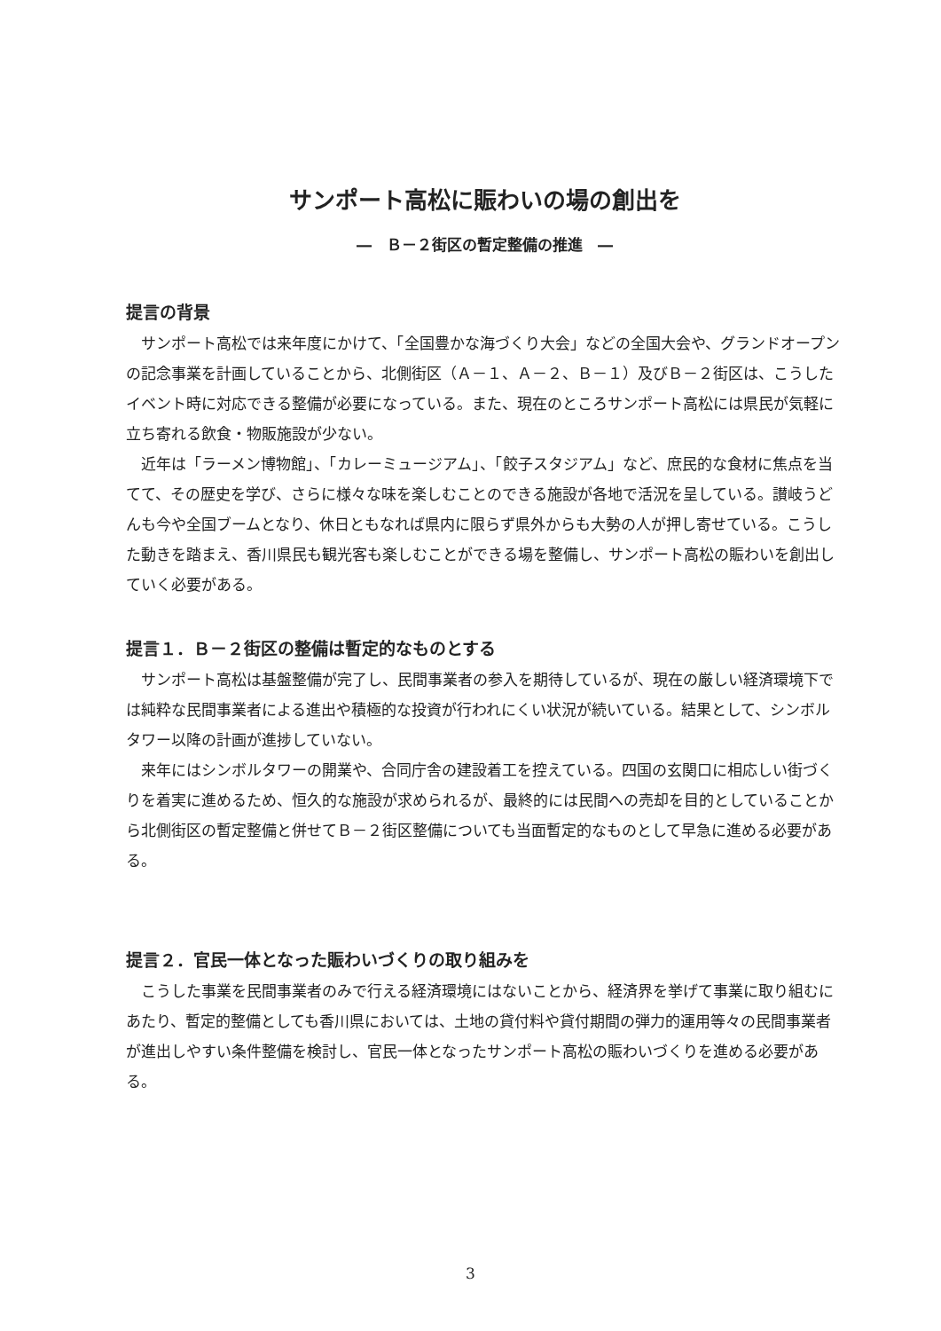サンポート高松に賑わいの場の創出を
―　Ｂ－２街区の暫定整備の推進　―
提言の背景
サンポート高松では来年度にかけて、「全国豊かな海づくり大会」などの全国大会や、グランドオープンの記念事業を計画していることから、北側街区（Ａ－１、Ａ－２、Ｂ－１）及びＢ－２街区は、こうしたイベント時に対応できる整備が必要になっている。また、現在のところサンポート高松には県民が気軽に立ち寄れる飲食・物販施設が少ない。
近年は「ラーメン博物館」、「カレーミュージアム」、「餃子スタジアム」など、庶民的な食材に焦点を当てて、その歴史を学び、さらに様々な味を楽しむことのできる施設が各地で活況を呈している。讃岐うどんも今や全国ブームとなり、休日ともなれば県内に限らず県外からも大勢の人が押し寄せている。こうした動きを踏まえ、香川県民も観光客も楽しむことができる場を整備し、サンポート高松の賑わいを創出していく必要がある。
提言１．Ｂ－２街区の整備は暫定的なものとする
サンポート高松は基盤整備が完了し、民間事業者の参入を期待しているが、現在の厳しい経済環境下では純粋な民間事業者による進出や積極的な投資が行われにくい状況が続いている。結果として、シンボルタワー以降の計画が進捗していない。
来年にはシンボルタワーの開業や、合同庁舎の建設着工を控えている。四国の玄関口に相応しい街づくりを着実に進めるため、恒久的な施設が求められるが、最終的には民間への売却を目的としていることから北側街区の暫定整備と併せてＢ－２街区整備についても当面暫定的なものとして早急に進める必要がある。
提言２．官民一体となった賑わいづくりの取り組みを
こうした事業を民間事業者のみで行える経済環境にはないことから、経済界を挙げて事業に取り組むにあたり、暫定的整備としても香川県においては、土地の貸付料や貸付期間の弾力的運用等々の民間事業者が進出しやすい条件整備を検討し、官民一体となったサンポート高松の賑わいづくりを進める必要がある。
3